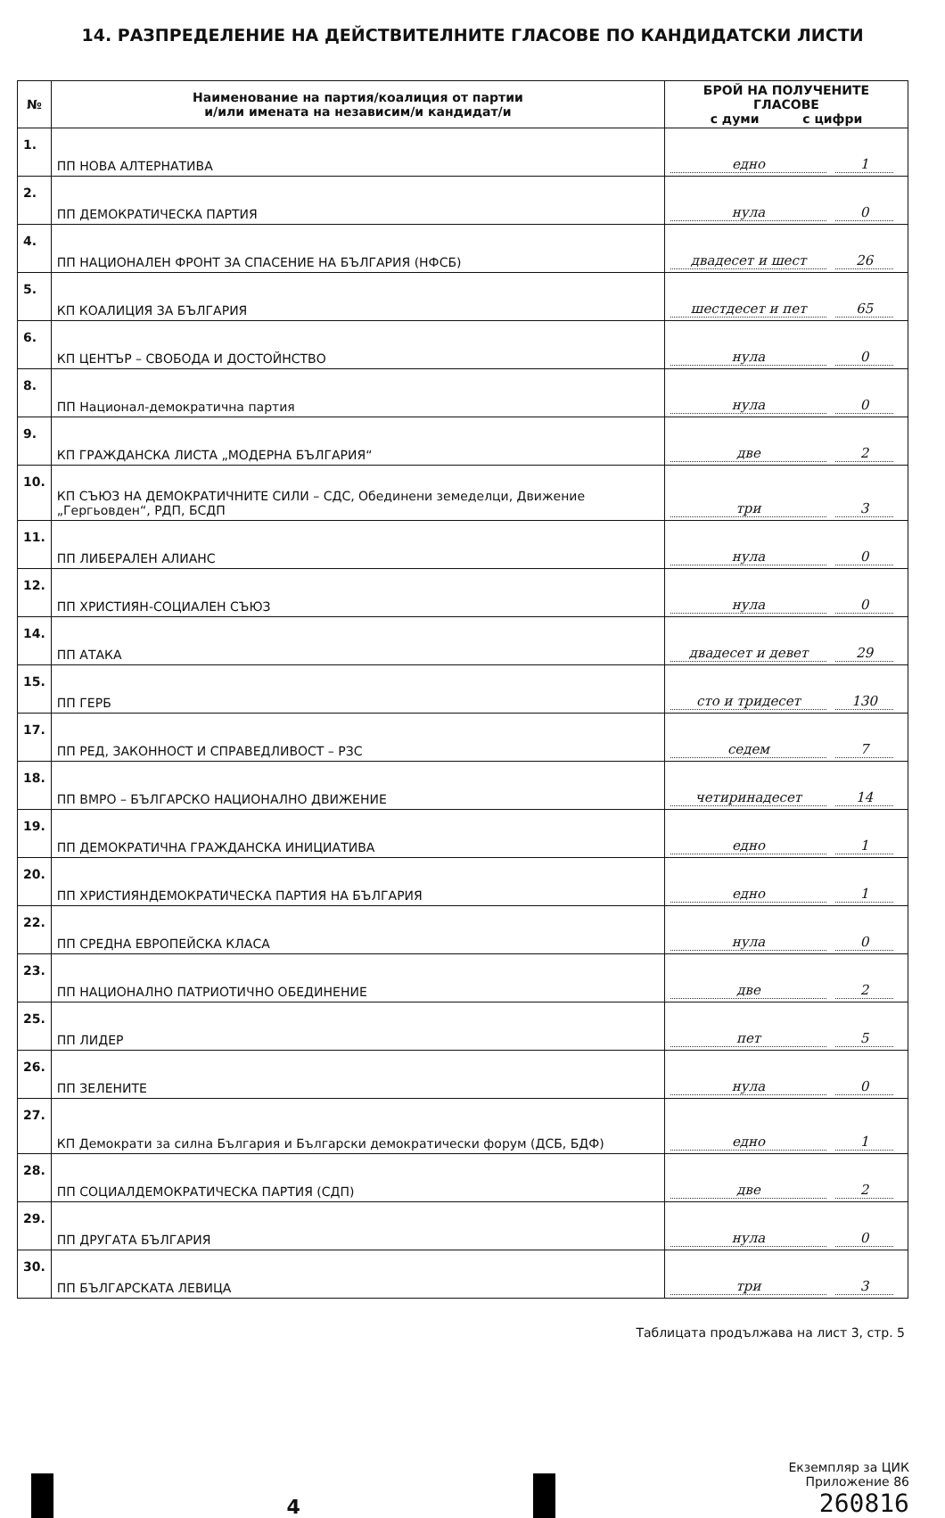14. РАЗПРЕДЕЛЕНИЕ НА ДЕЙСТВИТЕЛНИТЕ ГЛАСОВЕ ПО КАНДИДАТСКИ ЛИСТИ
| № | Наименование на партия/коалиция от партии и/или имената на независим/и кандидат/и | БРОЙ НА ПОЛУЧЕНИТЕ ГЛАСОВЕ с думи с цифри |
| --- | --- | --- |
| 1. | ПП НОВА АЛТЕРНАТИВА | едно 1 |
| 2. | ПП ДЕМОКРАТИЧЕСКА ПАРТИЯ | нула 0 |
| 4. | ПП НАЦИОНАЛЕН ФРОНТ ЗА СПАСЕНИЕ НА БЪЛГАРИЯ (НФСБ) | двадесет и шест 26 |
| 5. | КП КОАЛИЦИЯ ЗА БЪЛГАРИЯ | шестдесет и пет 65 |
| 6. | КП ЦЕНТЪР – СВОБОДА И ДОСТОЙНСТВО | нула 0 |
| 8. | ПП Национал-демократична партия | нула 0 |
| 9. | КП ГРАЖДАНСКА ЛИСТА „МОДЕРНА БЪЛГАРИЯ“ | две 2 |
| 10. | КП СЪЮЗ НА ДЕМОКРАТИЧНИТЕ СИЛИ – СДС, Обединени земеделци, Движение „Гергьовден“, РДП, БСДП | три 3 |
| 11. | ПП ЛИБЕРАЛЕН АЛИАНС | нула 0 |
| 12. | ПП ХРИСТИЯН-СОЦИАЛЕН СЪЮЗ | нула 0 |
| 14. | ПП АТАКА | двадесет и девет 29 |
| 15. | ПП ГЕРБ | сто и тридесет 130 |
| 17. | ПП РЕД, ЗАКОННОСТ И СПРАВЕДЛИВОСТ – РЗС | седем 7 |
| 18. | ПП ВМРО – БЪЛГАРСКО НАЦИОНАЛНО ДВИЖЕНИЕ | четиринадесет 14 |
| 19. | ПП ДЕМОКРАТИЧНА ГРАЖДАНСКА ИНИЦИАТИВА | едно 1 |
| 20. | ПП ХРИСТИЯНДЕМОКРАТИЧЕСКА ПАРТИЯ НА БЪЛГАРИЯ | едно 1 |
| 22. | ПП СРЕДНА ЕВРОПЕЙСКА КЛАСА | нула 0 |
| 23. | ПП НАЦИОНАЛНО ПАТРИОТИЧНО ОБЕДИНЕНИЕ | две 2 |
| 25. | ПП ЛИДЕР | пет 5 |
| 26. | ПП ЗЕЛЕНИТЕ | нула 0 |
| 27. | КП Демократи за силна България и Български демократически форум (ДСБ, БДФ) | едно 1 |
| 28. | ПП СОЦИАЛДЕМОКРАТИЧЕСКА ПАРТИЯ (СДП) | две 2 |
| 29. | ПП ДРУГАТА БЪЛГАРИЯ | нула 0 |
| 30. | ПП БЪЛГАРСКАТА ЛЕВИЦА | три 3 |
Таблицата продължава на лист 3, стр. 5
4
Екземпляр за ЦИК
Приложение 86
260816